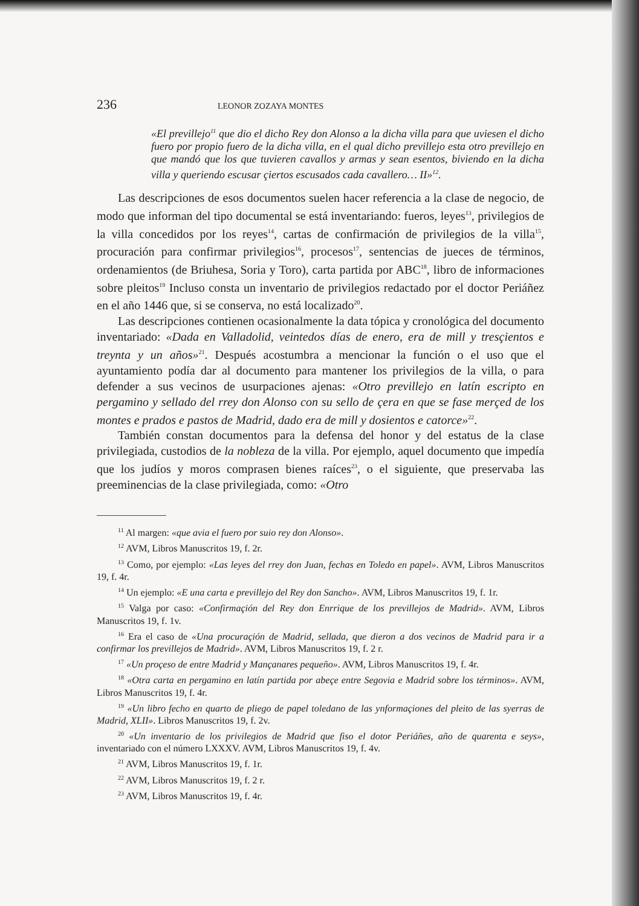236 LEONOR ZOZAYA MONTES
«El previllejo<sup>11</sup> que dio el dicho Rey don Alonso a la dicha villa para que uviesen el dicho fuero por propio fuero de la dicha villa, en el qual dicho previllejo esta otro previllejo en que mandó que los que tuvieren cavallos y armas y sean esentos, biviendo en la dicha villa y queriendo escusar çiertos escusados cada cavallero… II»<sup>12</sup>.
Las descripciones de esos documentos suelen hacer referencia a la clase de negocio, de modo que informan del tipo documental se está inventariando: fueros, leyes<sup>13</sup>, privilegios de la villa concedidos por los reyes<sup>14</sup>, cartas de confirmación de privilegios de la villa<sup>15</sup>, procuración para confirmar privilegios<sup>16</sup>, procesos<sup>17</sup>, sentencias de jueces de términos, ordenamientos (de Briuhesa, Soria y Toro), carta partida por ABC<sup>18</sup>, libro de informaciones sobre pleitos<sup>19</sup> Incluso consta un inventario de privilegios redactado por el doctor Periáñez en el año 1446 que, si se conserva, no está localizado<sup>20</sup>.
Las descripciones contienen ocasionalmente la data tópica y cronológica del documento inventariado: «Dada en Valladolid, veintedos días de enero, era de mill y tresçientos e treynta y un años»<sup>21</sup>. Después acostumbra a mencionar la función o el uso que el ayuntamiento podía dar al documento para mantener los privilegios de la villa, o para defender a sus vecinos de usurpaciones ajenas: «Otro previllejo en latín escripto en pergamino y sellado del rrey don Alonso con su sello de çera en que se fase merçed de los montes e prados e pastos de Madrid, dado era de mill y dosientos e catorce»<sup>22</sup>.
También constan documentos para la defensa del honor y del estatus de la clase privilegiada, custodios de la nobleza de la villa. Por ejemplo, aquel documento que impedía que los judíos y moros comprasen bienes raíces<sup>23</sup>, o el siguiente, que preservaba las preeminencias de la clase privilegiada, como: «Otro
<sup>11</sup> Al margen: «que avia el fuero por suio rey don Alonso».
<sup>12</sup> AVM, Libros Manuscritos 19, f. 2r.
<sup>13</sup> Como, por ejemplo: «Las leyes del rrey don Juan, fechas en Toledo en papel». AVM, Libros Manuscritos 19, f. 4r.
<sup>14</sup> Un ejemplo: «E una carta e previllejo del Rey don Sancho». AVM, Libros Manuscritos 19, f. 1r.
<sup>15</sup> Valga por caso: «Confirmaçión del Rey don Enrrique de los previllejos de Madrid». AVM, Libros Manuscritos 19, f. 1v.
<sup>16</sup> Era el caso de «Una procuraçión de Madrid, sellada, que dieron a dos vecinos de Madrid para ir a confirmar los previllejos de Madrid». AVM, Libros Manuscritos 19, f. 2 r.
<sup>17</sup> «Un proçeso de entre Madrid y Mançanares pequeño». AVM, Libros Manuscritos 19, f. 4r.
<sup>18</sup> «Otra carta en pergamino en latín partida por abeçe entre Segovia e Madrid sobre los términos». AVM, Libros Manuscritos 19, f. 4r.
<sup>19</sup> «Un libro fecho en quarto de pliego de papel toledano de las ynformaçiones del pleito de las syerras de Madrid, XLII». Libros Manuscritos 19, f. 2v.
<sup>20</sup> «Un inventario de los privilegios de Madrid que fiso el dotor Periáñes, año de quarenta e seys», inventariado con el número LXXXV. AVM, Libros Manuscritos 19, f. 4v.
<sup>21</sup> AVM, Libros Manuscritos 19, f. 1r.
<sup>22</sup> AVM, Libros Manuscritos 19, f. 2 r.
<sup>23</sup> AVM, Libros Manuscritos 19, f. 4r.